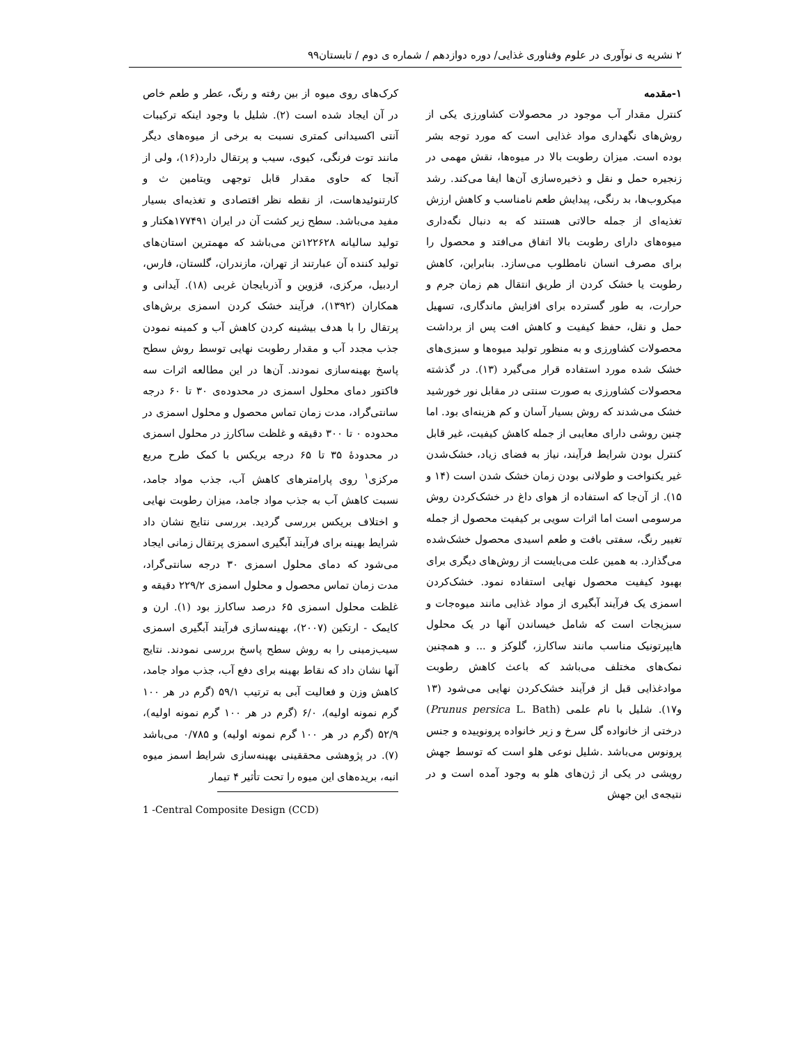۲ نشریه ی نوآوری در علوم وفناوری غذایی/ دوره دوازدهم / شماره ی دوم / تابستان۹۹
۱-مقدمه
کنترل مقدار آب موجود در محصولات کشاورزی یکی از روش‌های نگهداری مواد غذایی است که مورد توجه بشر بوده است. میزان رطوبت بالا در میوه‌ها، نقش مهمی در زنجیره حمل و نقل و ذخیره‌سازی آن‌ها ایفا می‌کند. رشد میکروب‌ها، بد رنگی، پیدایش طعم نامناسب و کاهش ارزش تغذیه‌ای از جمله حالاتی هستند که به دنبال نگه‌داری میوه‌های دارای رطوبت بالا اتفاق می‌افتد و محصول را برای مصرف انسان نامطلوب می‌سازد. بنابراین، کاهش رطوبت یا خشک کردن از طریق انتقال هم زمان جرم و حرارت، به طور گسترده برای افزایش ماندگاری، تسهیل حمل و نقل، حفظ کیفیت و کاهش افت پس از برداشت محصولات کشاورزی و به منظور تولید میوه‌ها و سبزی‌های خشک شده مورد استفاده قرار می‌گیرد (۱۳). در گذشته محصولات کشاورزی به صورت سنتی در مقابل نور خورشید خشک می‌شدند که روش بسیار آسان و کم هزینه‌ای بود. اما چنین روشی دارای معایبی از جمله کاهش کیفیت، غیر قابل کنترل بودن شرایط فرآیند، نیاز به فضای زیاد، خشک‌شدن غیر یکنواخت و طولانی بودن زمان خشک شدن است (۱۴ و ۱۵). از آن‌جا که استفاده از هوای داغ در خشک‌کردن روش مرسومی است اما اثرات سویی بر کیفیت محصول از جمله تغییر رنگ، سفتی بافت و طعم اسیدی محصول خشک‌شده می‌گذارد. به همین علت می‌بایست از روش‌های دیگری برای بهبود کیفیت محصول نهایی استفاده نمود. خشک‌کردن اسمزی یک فرآیند آبگیری از مواد غذایی مانند میوه‌جات و سبزیجات است که شامل خیساندن آنها در یک محلول هایپرتونیک مناسب مانند ساکارز، گلوکز و ... و همچنین نمک‌های مختلف می‌باشد که باعث کاهش رطوبت موادغذایی قبل از فرآیند خشک‌کردن نهایی می‌شود (۱۳ و۱۷). شلیل با نام علمی (Prunus persica L. Bath) درختی از خانواده گل سرخ و زیر خانواده پرونوییده و جنس پرونوس می‌باشد .شلیل نوعی هلو است که توسط جهش رویشی در یکی از ژن‌های هلو به وجود آمده است و در نتیجه‌ی این جهش
کرک‌های روی میوه از بین رفته و رنگ، عطر و طعم خاص در آن ایجاد شده است (۲). شلیل با وجود اینکه ترکیبات آنتی اکسیدانی کمتری نسبت به برخی از میوه‌های دیگر مانند توت فرنگی، کیوی، سیب و پرتقال دارد(۱۶)، ولی از آنجا که حاوی مقدار قابل توجهی ویتامین ث و کارتنوئیدهاست، از نقطه نظر اقتصادی و تغذیه‌ای بسیار مفید می‌باشد. سطح زیر کشت آن در ایران ۱۷۷۴۹۱هکتار و تولید سالیانه ۱۲۲۶۲۸تن می‌باشد که مهمترین استان‌های تولید کننده آن عبارتند از تهران، مازندران، گلستان، فارس، اردبیل، مرکزی، قزوین و آذربایجان غربی (۱۸). آیدانی و همکاران (۱۳۹۲)، فرآیند خشک کردن اسمزی برش‌های پرتقال را با هدف بیشینه کردن کاهش آب و کمینه نمودن جذب مجدد آب و مقدار رطوبت نهایی توسط روش سطح پاسخ بهینه‌سازی نمودند. آن‌ها در این مطالعه اثرات سه فاکتور دمای محلول اسمزی در محدوده‌ی ۳۰ تا ۶۰ درجه سانتی‌گراد، مدت زمان تماس محصول و محلول اسمزی در محدوده ۰ تا ۳۰۰ دقیقه و غلظت ساکارز در محلول اسمزی در محدودهٔ ۳۵ تا ۶۵ درجه بریکس با کمک طرح مربع مرکزی<sup>۱</sup> روی پارامترهای کاهش آب، جذب مواد جامد، نسبت کاهش آب به جذب مواد جامد، میزان رطوبت نهایی و اختلاف بریکس بررسی گردید. بررسی نتایج نشان داد شرایط بهینه برای فرآیند آبگیری اسمزی پرتقال زمانی ایجاد می‌شود که دمای محلول اسمزی ۳۰ درجه سانتی‌گراد، مدت زمان تماس محصول و محلول اسمزی ۲۲۹/۲ دقیقه و غلظت محلول اسمزی ۶۵ درصد ساکارز بود (۱). ارن و کایمک - ارتکین (۲۰۰۷)، بهینه‌سازی فرآیند آبگیری اسمزی سیب‌زمینی را به روش سطح پاسخ بررسی نمودند. نتایج آنها نشان داد که نقاط بهینه برای دفع آب، جذب مواد جامد، کاهش وزن و فعالیت آبی به ترتیب ۵۹/۱ (گرم در هر ۱۰۰ گرم نمونه اولیه)، ۶/۰ (گرم در هر ۱۰۰ گرم نمونه اولیه)، ۵۲/۹ (گرم در هر ۱۰۰ گرم نمونه اولیه) و ۰/۷۸۵ می‌باشد (۷). در پژوهشی محققینی بهینه‌سازی شرایط اسمز میوه انبه، بریده‌های این میوه را تحت تأثیر ۴ تیمار
1 -Central Composite Design (CCD)